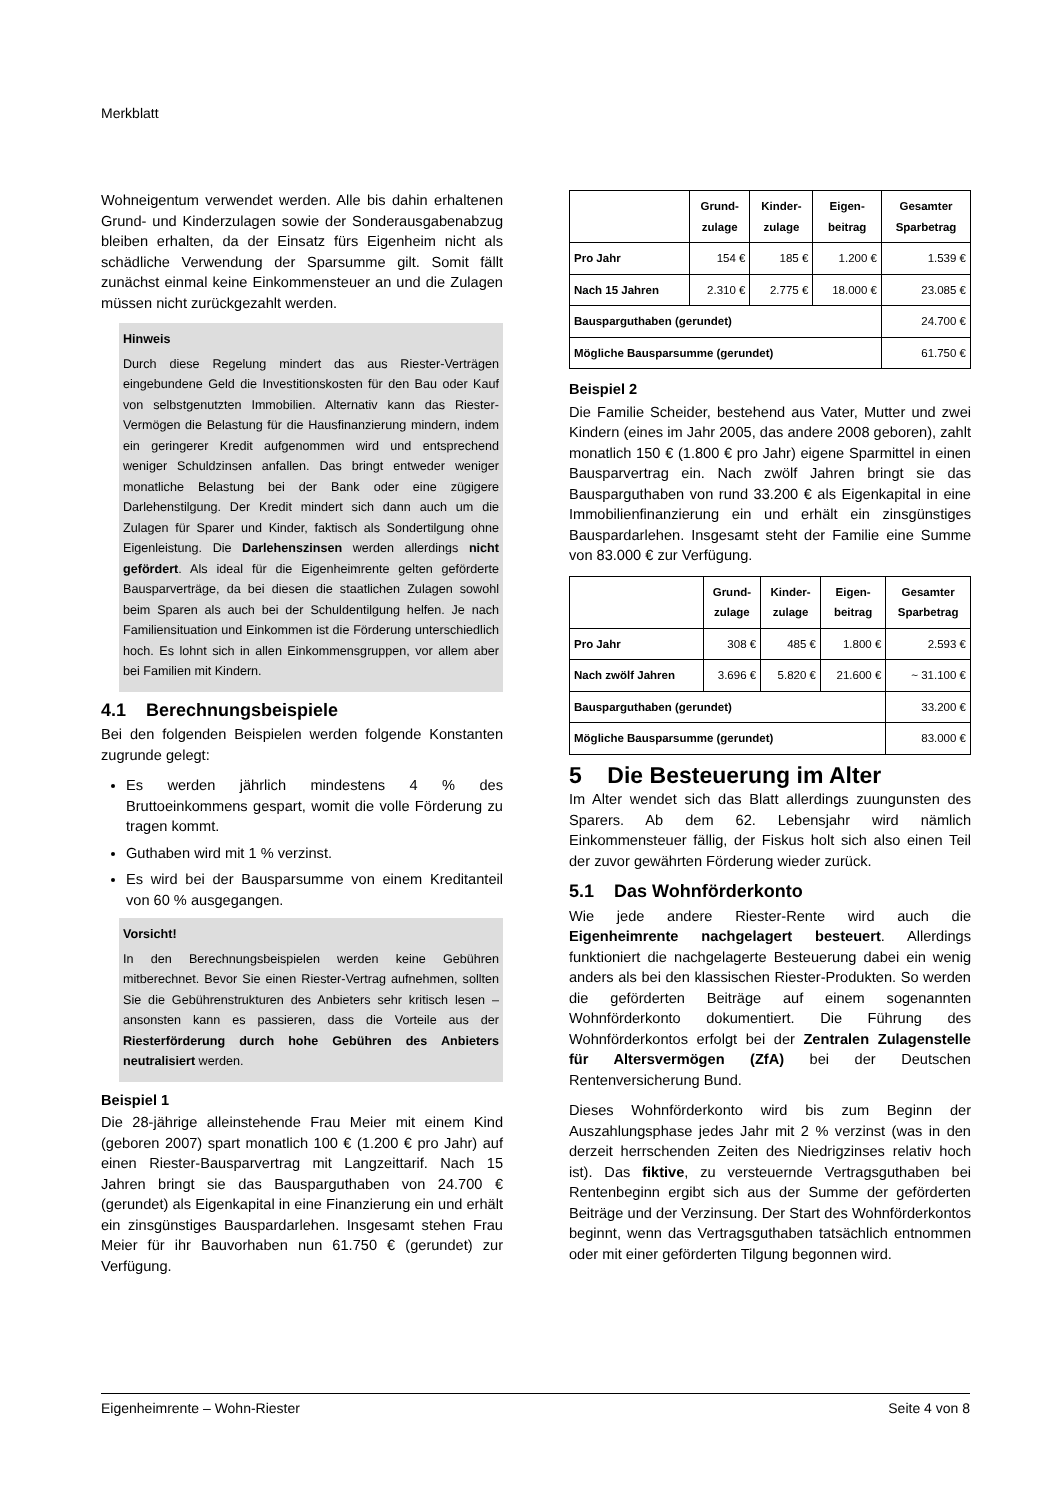Merkblatt
Wohneigentum verwendet werden. Alle bis dahin erhaltenen Grund- und Kinderzulagen sowie der Sonderausgabenabzug bleiben erhalten, da der Einsatz fürs Eigenheim nicht als schädliche Verwendung der Sparsumme gilt. Somit fällt zunächst einmal keine Einkommensteuer an und die Zulagen müssen nicht zurückgezahlt werden.
Hinweis
Durch diese Regelung mindert das aus Riester-Verträgen eingebundene Geld die Investitionskosten für den Bau oder Kauf von selbstgenutzten Immobilien. Alternativ kann das Riester-Vermögen die Belastung für die Hausfinanzierung mindern, indem ein geringerer Kredit aufgenommen wird und entsprechend weniger Schuldzinsen anfallen. Das bringt entweder weniger monatliche Belastung bei der Bank oder eine zügigere Darlehenstilgung. Der Kredit mindert sich dann auch um die Zulagen für Sparer und Kinder, faktisch als Sondertilgung ohne Eigenleistung. Die Darlehenszinsen werden allerdings nicht gefördert. Als ideal für die Eigenheimrente gelten geförderte Bausparverträge, da bei diesen die staatlichen Zulagen sowohl beim Sparen als auch bei der Schuldentilgung helfen. Je nach Familiensituation und Einkommen ist die Förderung unterschiedlich hoch. Es lohnt sich in allen Einkommensgruppen, vor allem aber bei Familien mit Kindern.
4.1 Berechnungsbeispiele
Bei den folgenden Beispielen werden folgende Konstanten zugrunde gelegt:
Es werden jährlich mindestens 4 % des Bruttoeinkommens gespart, womit die volle Förderung zu tragen kommt.
Guthaben wird mit 1 % verzinst.
Es wird bei der Bausparsumme von einem Kreditanteil von 60 % ausgegangen.
Vorsicht!
In den Berechnungsbeispielen werden keine Gebühren mitberechnet. Bevor Sie einen Riester-Vertrag aufnehmen, sollten Sie die Gebührenstrukturen des Anbieters sehr kritisch lesen – ansonsten kann es passieren, dass die Vorteile aus der Riesterförderung durch hohe Gebühren des Anbieters neutralisiert werden.
Beispiel 1
Die 28-jährige alleinstehende Frau Meier mit einem Kind (geboren 2007) spart monatlich 100 € (1.200 € pro Jahr) auf einen Riester-Bausparvertrag mit Langzeittarif. Nach 15 Jahren bringt sie das Bausparguthaben von 24.700 € (gerundet) als Eigenkapital in eine Finanzierung ein und erhält ein zinsgünstiges Bauspardarlehen. Insgesamt stehen Frau Meier für ihr Bauvorhaben nun 61.750 € (gerundet) zur Verfügung.
| | Grund- zulage | Kinder- zulage | Eigen- beitrag | Gesamter Sparbetrag |
| --- | --- | --- | --- | --- |
| Pro Jahr | 154 € | 185 € | 1.200 € | 1.539 € |
| Nach 15 Jahren | 2.310 € | 2.775 € | 18.000 € | 23.085 € |
| Bausparguthaben (gerundet) | | | | 24.700 € |
| Mögliche Bausparsumme (gerundet) | | | | 61.750 € |
Beispiel 2
Die Familie Scheider, bestehend aus Vater, Mutter und zwei Kindern (eines im Jahr 2005, das andere 2008 geboren), zahlt monatlich 150 € (1.800 € pro Jahr) eigene Sparmittel in einen Bausparvertrag ein. Nach zwölf Jahren bringt sie das Bausparguthaben von rund 33.200 € als Eigenkapital in eine Immobilienfinanzierung ein und erhält ein zinsgünstiges Bauspardarlehen. Insgesamt steht der Familie eine Summe von 83.000 € zur Verfügung.
| | Grund- zulage | Kinder- zulage | Eigen- beitrag | Gesamter Sparbetrag |
| --- | --- | --- | --- | --- |
| Pro Jahr | 308 € | 485 € | 1.800 € | 2.593 € |
| Nach zwölf Jahren | 3.696 € | 5.820 € | 21.600 € | ~ 31.100 € |
| Bausparguthaben (gerundet) | | | | 33.200 € |
| Mögliche Bausparsumme (gerundet) | | | | 83.000 € |
5 Die Besteuerung im Alter
Im Alter wendet sich das Blatt allerdings zuungunsten des Sparers. Ab dem 62. Lebensjahr wird nämlich Einkommensteuer fällig, der Fiskus holt sich also einen Teil der zuvor gewährten Förderung wieder zurück.
5.1 Das Wohnförderkonto
Wie jede andere Riester-Rente wird auch die Eigenheimrente nachgelagert besteuert. Allerdings funktioniert die nachgelagerte Besteuerung dabei ein wenig anders als bei den klassischen Riester-Produkten. So werden die geförderten Beiträge auf einem sogenannten Wohnförderkonto dokumentiert. Die Führung des Wohnförderkontos erfolgt bei der Zentralen Zulagenstelle für Altersvermögen (ZfA) bei der Deutschen Rentenversicherung Bund.
Dieses Wohnförderkonto wird bis zum Beginn der Auszahlungsphase jedes Jahr mit 2 % verzinst (was in den derzeit herrschenden Zeiten des Niedrigzinses relativ hoch ist). Das fiktive, zu versteuernde Vertragsguthaben bei Rentenbeginn ergibt sich aus der Summe der geförderten Beiträge und der Verzinsung. Der Start des Wohnförderkontos beginnt, wenn das Vertragsguthaben tatsächlich entnommen oder mit einer geförderten Tilgung begonnen wird.
Eigenheimrente – Wohn-Riester Seite 4 von 8